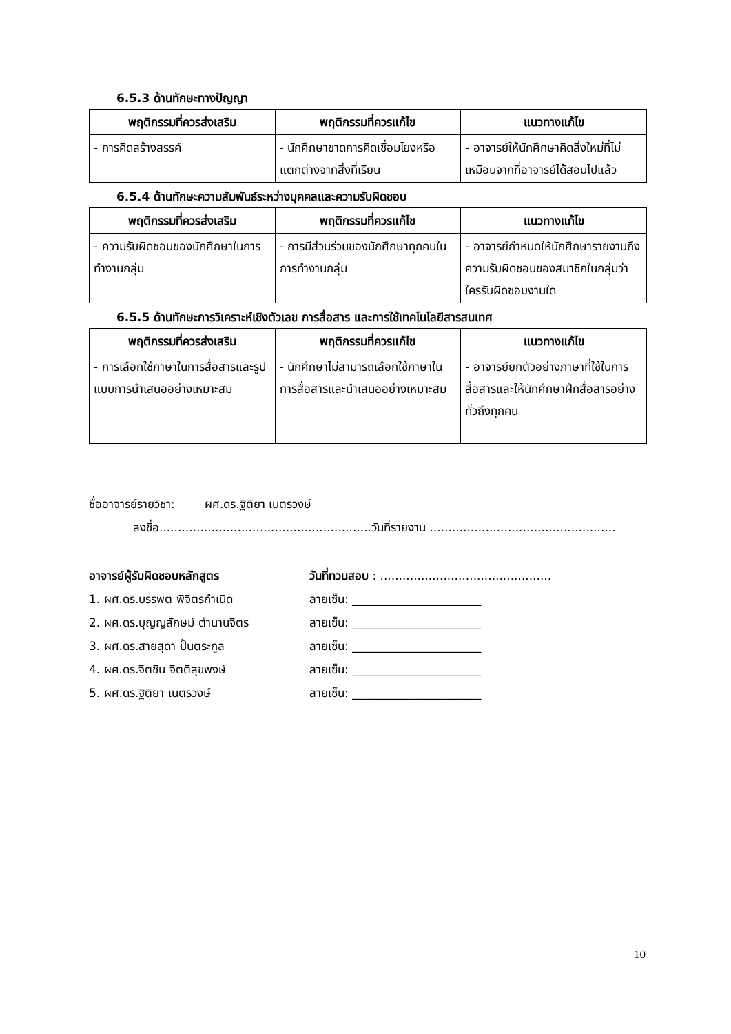6.5.3 ด้านทักษะทางปัญญา
| พฤติกรรมที่ควรส่งเสริม | พฤติกรรมที่ควรแก้ไข | แนวทางแก้ไข |
| --- | --- | --- |
| - การคิดสร้างสรรค์ | - นักศึกษาขาดการคิดเชื่อมโยงหรือแตกต่างจากสิ่งที่เรียน | - อาจารย์ให้นักศึกษาคิดสิ่งใหม่ที่ไม่เหมือนจากที่อาจารย์ได้สอนไปแล้ว |
6.5.4 ด้านทักษะความสัมพันธ์ระหว่างบุคคลและความรับผิดชอบ
| พฤติกรรมที่ควรส่งเสริม | พฤติกรรมที่ควรแก้ไข | แนวทางแก้ไข |
| --- | --- | --- |
| - ความรับผิดชอบของนักศึกษาในการทำงานกลุ่ม | - การมีส่วนร่วมของนักศึกษาทุกคนในการทำงานกลุ่ม | - อาจารย์กำหนดให้นักศึกษารายงานถึงความรับผิดชอบของสมาชิกในกลุ่มว่าใครรับผิดชอบงานใด |
6.5.5 ด้านทักษะการวิเคราะห์เชิงตัวเลข การสื่อสาร และการใช้เทคโนโลยีสารสนเทศ
| พฤติกรรมที่ควรส่งเสริม | พฤติกรรมที่ควรแก้ไข | แนวทางแก้ไข |
| --- | --- | --- |
| - การเลือกใช้ภาษาในการสื่อสารและรูปแบบการนำเสนออย่างเหมาะสม | - นักศึกษาไม่สามารถเลือกใช้ภาษาในการสื่อสารและนำเสนออย่างเหมาะสม | - อาจารย์ยกตัวอย่างภาษาที่ใช้ในการสื่อสารและให้นักศึกษาฝึกสื่อสารอย่างทั่วถึงทุกคน |
ชื่ออาจารย์รายวิชา: ผศ.ดร.ฐิติยา เนตรวงษ์
ลงชื่อ.........................................................วันที่รายงาน ..................................................
อาจารย์ผู้รับผิดชอบหลักสูตร วันที่ทวนสอบ : ..............................................
1. ผศ.ดร.บรรพต พิจิตรกำเนิด ลายเซ็น: ______________________
2. ผศ.ดร.บุญญลักษม์ ตำนานจิตร ลายเซ็น: ______________________
3. ผศ.ดร.สายสุดา ปั้นตระกูล ลายเซ็น: ______________________
4. ผศ.ดร.จิตชิน จิตติสุขพงษ์ ลายเซ็น: ______________________
5. ผศ.ดร.ฐิติยา เนตรวงษ์ ลายเซ็น: ______________________
10